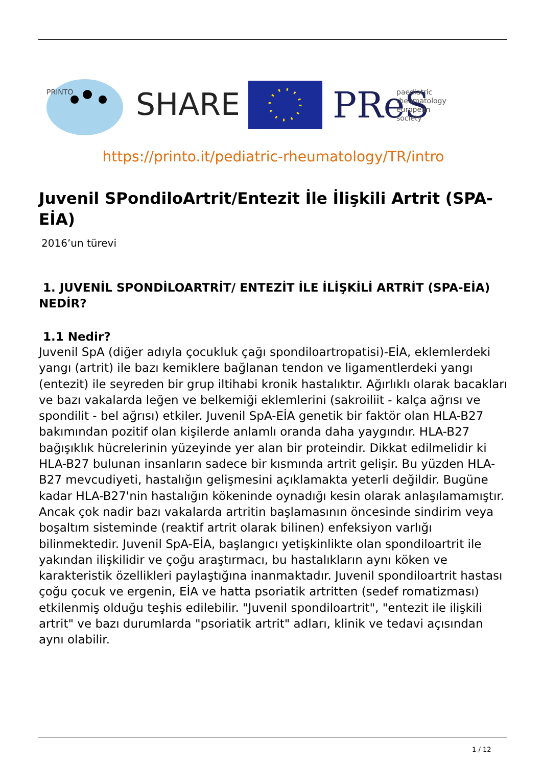PRINTO
SHARE
PReS
paediatric
rheumatology
european
society
https://printo.it/pediatric-rheumatology/TR/intro
Juvenil SPondiloArtrit/Entezit İle İlişkili Artrit (SPA-EİA)
2016’un türevi
1. JUVENİL SPONDİLOARTRİT/ ENTEZİT İLE İLİŞKİLİ ARTRİT (SPA-EİA) NEDİR?
1.1 Nedir?
Juvenil SpA (diğer adıyla çocukluk çağı spondiloartropatisi)-EİA, eklemlerdeki yangı (artrit) ile bazı kemiklere bağlanan tendon ve ligamentlerdeki yangı (entezit) ile seyreden bir grup iltihabi kronik hastalıktır. Ağırlıklı olarak bacakları ve bazı vakalarda leğen ve belkemiği eklemlerini (sakroiliit - kalça ağrısı ve spondilit - bel ağrısı) etkiler. Juvenil SpA-EİA genetik bir faktör olan HLA-B27 bakımından pozitif olan kişilerde anlamlı oranda daha yaygındır. HLA-B27 bağışıklık hücrelerinin yüzeyinde yer alan bir proteindir. Dikkat edilmelidir ki HLA-B27 bulunan insanların sadece bir kısmında artrit gelişir. Bu yüzden HLA-B27 mevcudiyeti, hastalığın gelişmesini açıklamakta yeterli değildir. Bugüne kadar HLA-B27'nin hastalığın kökeninde oynadığı kesin olarak anlaşılamamıştır. Ancak çok nadir bazı vakalarda artritin başlamasının öncesinde sindirim veya boşaltım sisteminde (reaktif artrit olarak bilinen) enfeksiyon varlığı bilinmektedir. Juvenil SpA-EİA, başlangıcı yetişkinlikte olan spondiloartrit ile yakından ilişkilidir ve çoğu araştırmacı, bu hastalıkların aynı köken ve karakteristik özellikleri paylaştığına inanmaktadır. Juvenil spondiloartrit hastası çoğu çocuk ve ergenin, EİA ve hatta psoriatik artritten (sedef romatizması) etkilenmiş olduğu teşhis edilebilir. "Juvenil spondiloartrit", "entezit ile ilişkili artrit" ve bazı durumlarda "psoriatik artrit" adları, klinik ve tedavi açısından aynı olabilir.
1 / 12